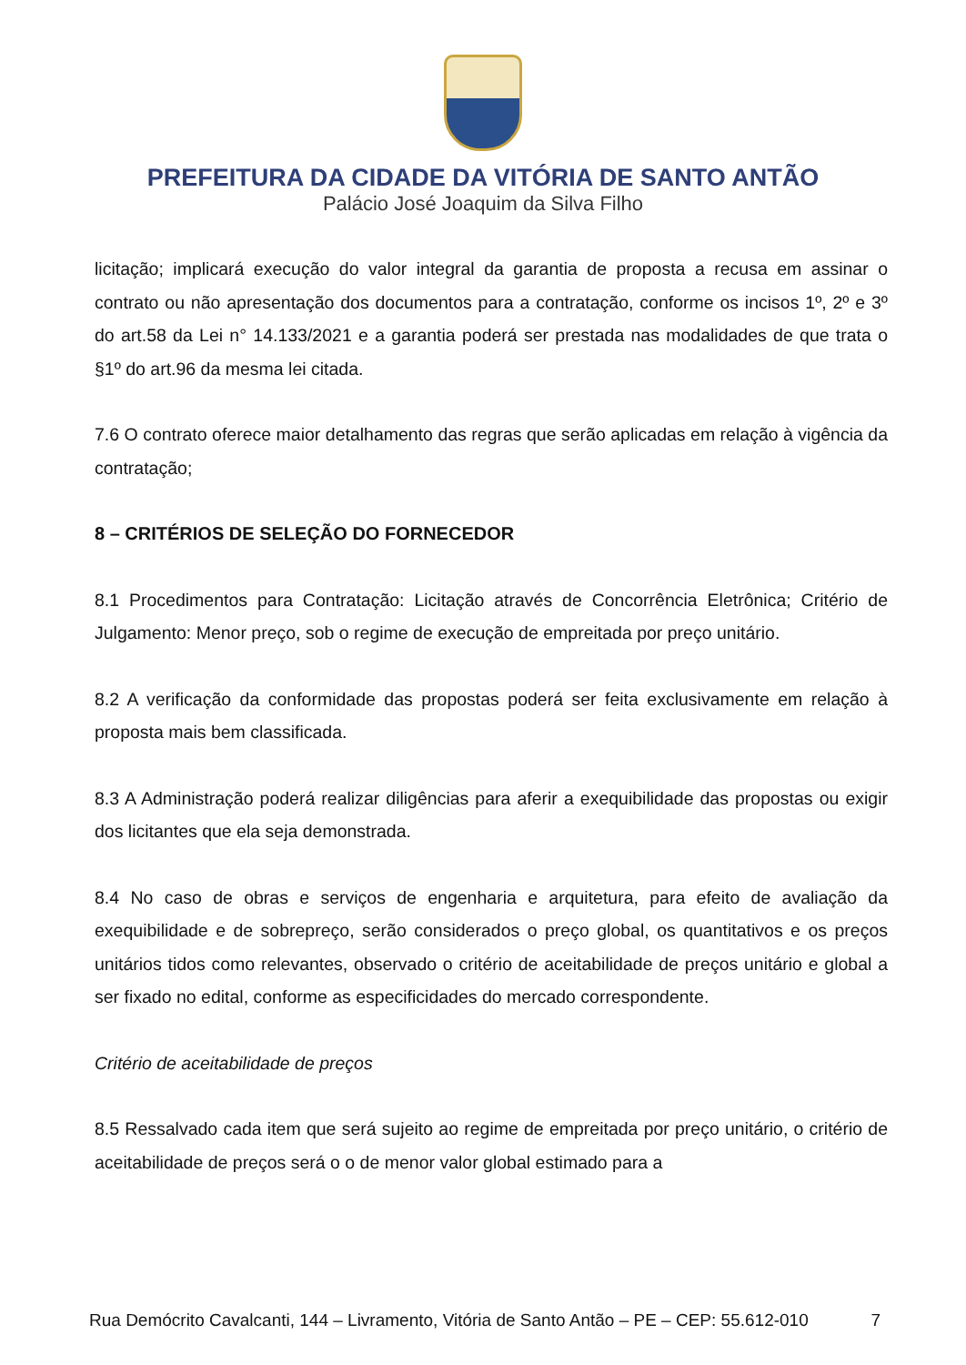PREFEITURA DA CIDADE DA VITÓRIA DE SANTO ANTÃO
Palácio José Joaquim da Silva Filho
licitação; implicará execução do valor integral da garantia de proposta a recusa em assinar o contrato ou não apresentação dos documentos para a contratação, conforme os incisos 1º, 2º e 3º do art.58 da Lei n° 14.133/2021 e a garantia poderá ser prestada nas modalidades de que trata o §1º do art.96 da mesma lei citada.
7.6 O contrato oferece maior detalhamento das regras que serão aplicadas em relação à vigência da contratação;
8 – CRITÉRIOS DE SELEÇÃO DO FORNECEDOR
8.1 Procedimentos para Contratação: Licitação através de Concorrência Eletrônica; Critério de Julgamento: Menor preço, sob o regime de execução de empreitada por preço unitário.
8.2 A verificação da conformidade das propostas poderá ser feita exclusivamente em relação à proposta mais bem classificada.
8.3 A Administração poderá realizar diligências para aferir a exequibilidade das propostas ou exigir dos licitantes que ela seja demonstrada.
8.4 No caso de obras e serviços de engenharia e arquitetura, para efeito de avaliação da exequibilidade e de sobrepreço, serão considerados o preço global, os quantitativos e os preços unitários tidos como relevantes, observado o critério de aceitabilidade de preços unitário e global a ser fixado no edital, conforme as especificidades do mercado correspondente.
Critério de aceitabilidade de preços
8.5 Ressalvado cada item que será sujeito ao regime de empreitada por preço unitário, o critério de aceitabilidade de preços será o o de menor valor global estimado para a
Rua Demócrito Cavalcanti, 144 – Livramento, Vitória de Santo Antão – PE – CEP: 55.612-010 7